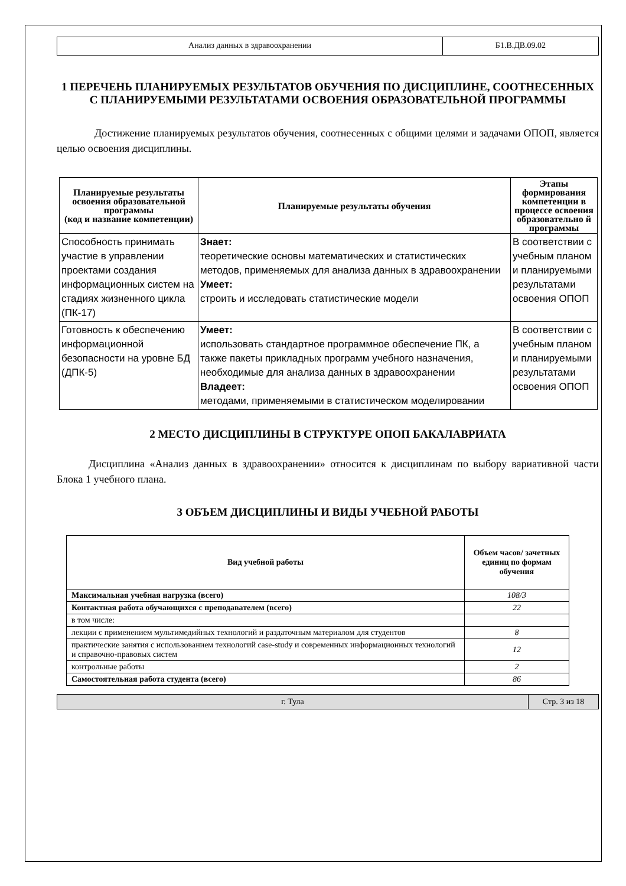| Анализ данных в здравоохранении | Б1.В.ДВ.09.02 |
1 ПЕРЕЧЕНЬ ПЛАНИРУЕМЫХ РЕЗУЛЬТАТОВ ОБУЧЕНИЯ ПО ДИСЦИПЛИНЕ, СООТНЕСЕННЫХ С ПЛАНИРУЕМЫМИ РЕЗУЛЬТАТАМИ ОСВОЕНИЯ ОБРАЗОВАТЕЛЬНОЙ ПРОГРАММЫ
Достижение планируемых результатов обучения, соотнесенных с общими целями и задачами ОПОП, является целью освоения дисциплины.
| Планируемые результаты освоения образовательной программы (код и название компетенции) | Планируемые результаты обучения | Этапы формирования компетенции в процессе освоения образовательно й программы |
| --- | --- | --- |
| Способность принимать участие в управлении проектами создания информационных систем на стадиях жизненного цикла (ПК-17) | Знает: теоретические основы математических и статистических методов, применяемых для анализа данных в здравоохранении Умеет: строить и исследовать статистические модели | В соответствии с учебным планом и планируемыми результатами освоения ОПОП |
| Готовность к обеспечению информационной безопасности на уровне БД (ДПК-5) | Умеет: использовать стандартное программное обеспечение ПК, а также пакеты прикладных программ учебного назначения, необходимые для анализа данных в здравоохранении Владеет: методами, применяемыми в статистическом моделировании | В соответствии с учебным планом и планируемыми результатами освоения ОПОП |
2 МЕСТО ДИСЦИПЛИНЫ В СТРУКТУРЕ ОПОП БАКАЛАВРИАТА
Дисциплина «Анализ данных в здравоохранении» относится к дисциплинам по выбору вариативной части Блока 1 учебного плана.
3 ОБЪЕМ ДИСЦИПЛИНЫ И ВИДЫ УЧЕБНОЙ РАБОТЫ
| Вид учебной работы | Объем часов/ зачетных единиц по формам обучения |
| --- | --- |
| Максимальная учебная нагрузка (всего) | 108/3 |
| Контактная работа обучающихся с преподавателем (всего) | 22 |
| в том числе: | |
| лекции с применением мультимедийных технологий и раздаточным материалом для студентов | 8 |
| практические занятия с использованием технологий case-study и современных информационных технологий и справочно-правовых систем | 12 |
| контрольные работы | 2 |
| Самостоятельная работа студента (всего) | 86 |
| г. Тула | Стр. 3 из 18 |